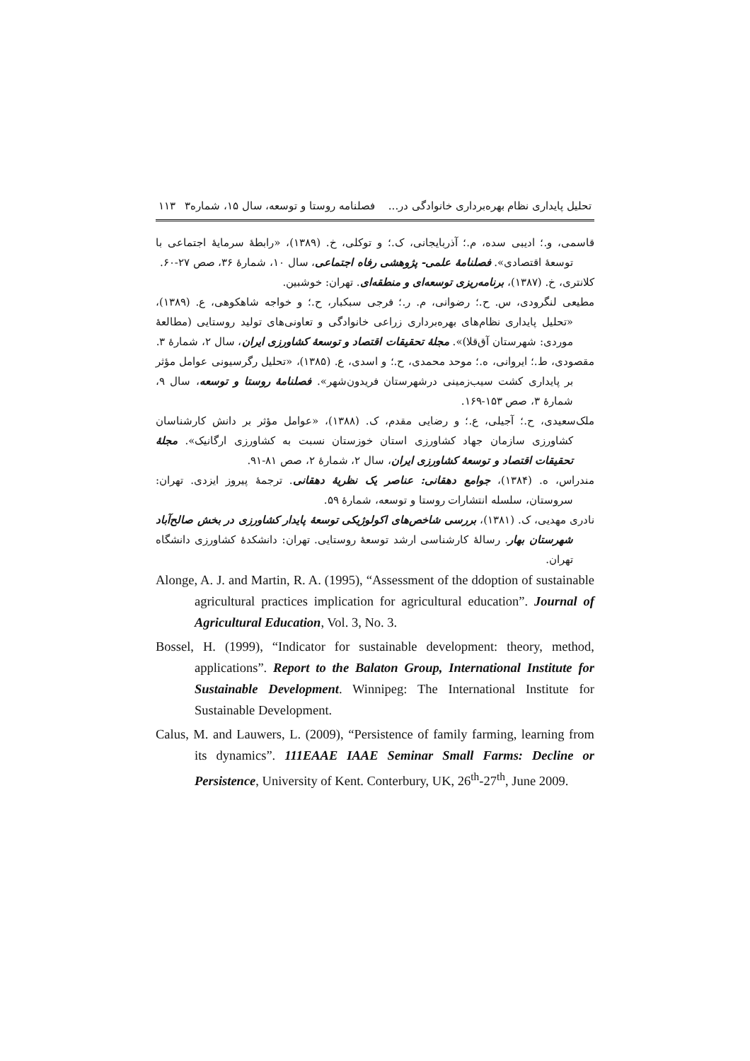تحلیل پایداری نظام بهره‌برداری خانوادگی در... فصلنامه روستا و توسعه، سال ۱۵، شماره۳ ۱۱۳
قاسمی، و.؛ ادیبی سده، م.؛ آذربایجانی، ک.؛ و توکلی، خ. (۱۳۸۹)، «رابطهٔ سرمایهٔ اجتماعی با توسعهٔ اقتصادی». فصلنامهٔ علمی- پژوهشی رفاه اجتماعی، سال ۱۰، شمارهٔ ۳۶، صص ۲۷-۶۰.
کلانتری، خ. (۱۳۸۷)، برنامه‌ریزی توسعه‌ای و منطقه‌ای. تهران: خوشبین.
مطیعی لنگرودی، س. ح.؛ رضوانی، م. ر.؛ فرجی سبکبار، ح.؛ و خواجه شاهکوهی، ع. (۱۳۸۹)، «تحلیل پایداری نظام‌های بهره‌برداری زراعی خانوادگی و تعاونی‌های تولید روستایی (مطالعهٔ موردی: شهرستان آق‌قلا)». مجلهٔ تحقیقات اقتصاد و توسعهٔ کشاورزی ایران، سال ۲، شمارهٔ ۳.
مقصودی، ط.؛ ایروانی، ه.؛ موحد محمدی، ح.؛ و اسدی، ع. (۱۳۸۵)، «تحلیل رگرسیونی عوامل مؤثر بر پایداری کشت سیب‌زمینی درشهرستان فریدون‌شهر». فصلنامهٔ روستا و توسعه، سال ۹، شمارهٔ ۳، صص ۱۵۳-۱۶۹.
ملک‌سعیدی، ح.؛ آجیلی، ع.؛ و رضایی مقدم، ک. (۱۳۸۸)، «عوامل مؤثر بر دانش کارشناسان کشاورزی سازمان جهاد کشاورزی استان خوزستان نسبت به کشاورزی ارگانیک». مجلهٔ تحقیقات اقتصاد و توسعهٔ کشاورزی ایران، سال ۲، شمارهٔ ۲، صص ۸۱-۹۱.
مندراس، ه. (۱۳۸۴)، جوامع دهقانی: عناصر یک نظریهٔ دهقانی. ترجمهٔ پیروز ایزدی. تهران: سروستان، سلسله انتشارات روستا و توسعه، شمارهٔ ۵۹.
نادری مهدیی، ک. (۱۳۸۱)، بررسی شاخص‌های اکولوژیکی توسعهٔ پایدار کشاورزی در بخش صالح‌آباد شهرستان بهار. رسالهٔ کارشناسی ارشد توسعهٔ روستایی. تهران: دانشکدهٔ کشاورزی دانشگاه تهران.
Alonge, A. J. and Martin, R. A. (1995), “Assessment of the ddoption of sustainable agricultural practices implication for agricultural education”. Journal of Agricultural Education, Vol. 3, No. 3.
Bossel, H. (1999), “Indicator for sustainable development: theory, method, applications”. Report to the Balaton Group, International Institute for Sustainable Development. Winnipeg: The International Institute for Sustainable Development.
Calus, M. and Lauwers, L. (2009), “Persistence of family farming, learning from its dynamics”. 111EAAE IAAE Seminar Small Farms: Decline or Persistence, University of Kent. Conterbury, UK, 26<sup>th</sup>-27<sup>th</sup>, June 2009.